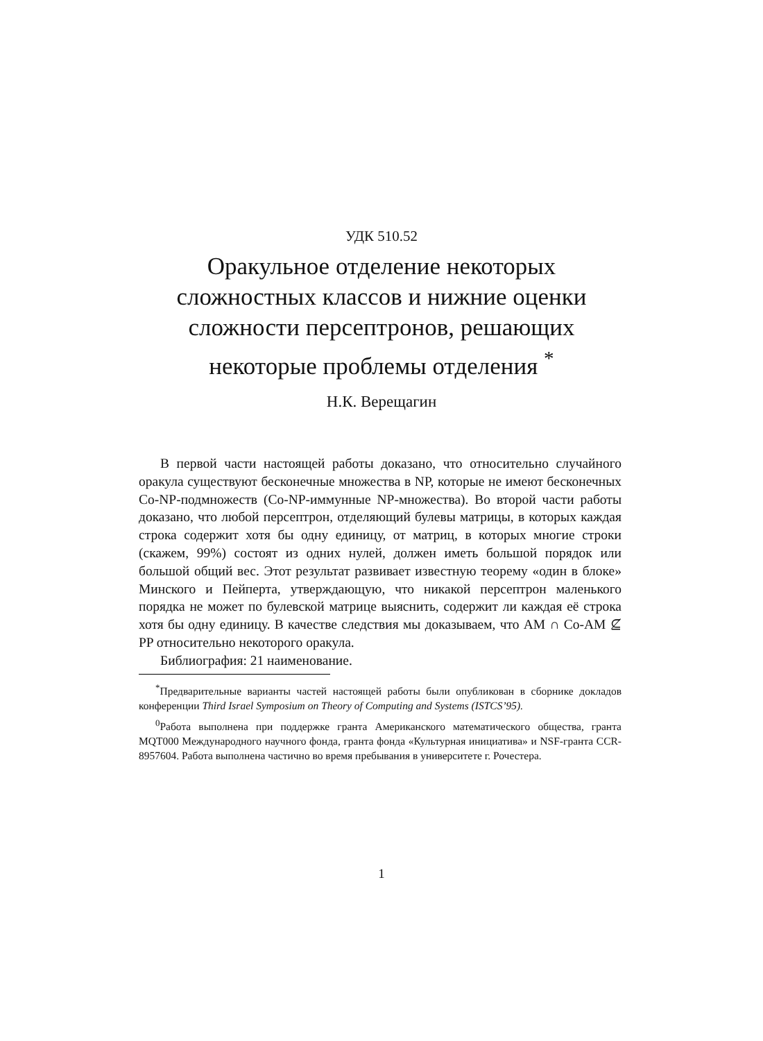УДК 510.52
Оракульное отделение некоторых
сложностных классов и нижние оценки
сложности персептронов, решающих
некоторые проблемы отделения <sup>*</sup>
Н.К. Верещагин
В первой части настоящей работы доказано, что относительно случайного оракула существуют бесконечные множества в NP, которые не имеют бесконечных Co-NP-подмножеств (Co-NP-иммунные NP-множества). Во второй части работы доказано, что любой персептрон, отделяющий булевы матрицы, в которых каждая строка содержит хотя бы одну единицу, от матриц, в которых многие строки (скажем, 99%) состоят из одних нулей, должен иметь большой порядок или большой общий вес. Этот результат развивает известную теорему «один в блоке» Минского и Пейперта, утверждающую, что никакой персептрон маленького порядка не может по булевской матрице выяснить, содержит ли каждая её строка хотя бы одну единицу. В качестве следствия мы доказываем, что AM ∩ Co-AM ⊈ PP относительно некоторого оракула.
Библиография: 21 наименование.
<sup>*</sup> Предварительные варианты частей настоящей работы были опубликован в сборнике докладов конференции Third Israel Symposium on Theory of Computing and Systems (ISTCS’95).
<sup>0</sup> Работа выполнена при поддержке гранта Американского математического общества, гранта MQT000 Международного научного фонда, гранта фонда «Культурная инициатива» и NSF-гранта CCR-8957604. Работа выполнена частично во время пребывания в университете г. Рочестера.
1